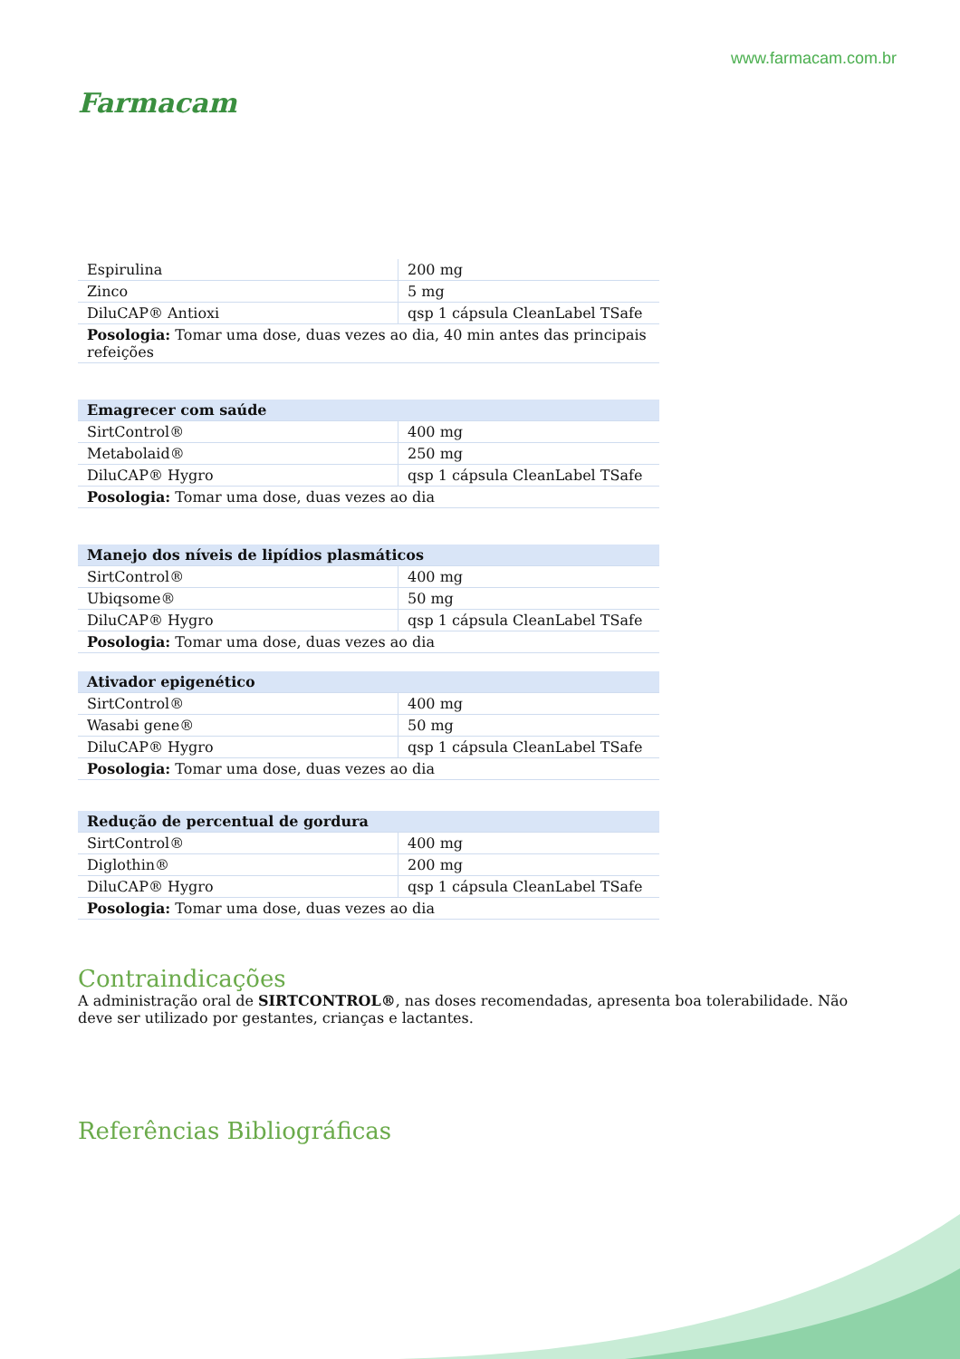Farmacam
www.farmacam.com.br
| Espirulina | 200 mg |
| Zinco | 5 mg |
| DiluCAP® Antioxi | qsp 1 cápsula CleanLabel TSafe |
| Posologia: Tomar uma dose, duas vezes ao dia, 40 min antes das principais refeições | |
| Emagrecer com saúde | |
| --- | --- |
| SirtControl® | 400 mg |
| Metabolaid® | 250 mg |
| DiluCAP® Hygro | qsp 1 cápsula CleanLabel TSafe |
| Posologia: Tomar uma dose, duas vezes ao dia | |
| Manejo dos níveis de lipídios plasmáticos | |
| --- | --- |
| SirtControl® | 400 mg |
| Ubiqsome® | 50 mg |
| DiluCAP® Hygro | qsp 1 cápsula CleanLabel TSafe |
| Posologia: Tomar uma dose, duas vezes ao dia | |
| Ativador epigenético | |
| --- | --- |
| SirtControl® | 400 mg |
| Wasabi gene® | 50 mg |
| DiluCAP® Hygro | qsp 1 cápsula CleanLabel TSafe |
| Posologia: Tomar uma dose, duas vezes ao dia | |
| Redução de percentual de gordura | |
| --- | --- |
| SirtControl® | 400 mg |
| Diglothin® | 200 mg |
| DiluCAP® Hygro | qsp 1 cápsula CleanLabel TSafe |
| Posologia: Tomar uma dose, duas vezes ao dia | |
Contraindicações
A administração oral de SIRTCONTROL®, nas doses recomendadas, apresenta boa tolerabilidade. Não deve ser utilizado por gestantes, crianças e lactantes.
Referências Bibliográficas